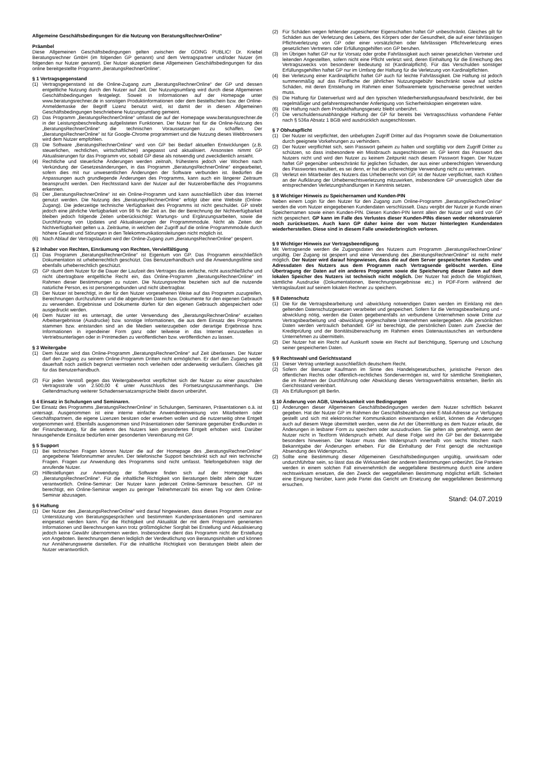Allgemeine Geschäftsbedingungen für die Nutzung von BeratungsRechnerOnline“
Präambel
Diese Allgemeinen Geschäftsbedingungen gelten zwischen der GOING PUBLIC! Dr. Kriebel Beratungsrechner GmbH (im folgenden GP genannt) und dem Vertragspartner und/oder Nutzer (im folgenden nur Nutzer genannt). Der Nutzer akzeptiert diese Allgemeinen Geschäftsbedingungen für das online bereitgestellte Programm „BeratungsRechnerOnline“.
§ 1 Vertragsgegenstand
(1) Vertragsgegenstand ist die Online-Zugang zum „BeratungsRechnerOnline“ der GP und dessen entgeltliche Nutzung durch den Nutzer auf Zeit. Der Nutzungsumfang wird durch diese Allgemeinen Geschäftsbedingungen festgelegt. Soweit in Informationen auf der Homepage unter www.beratungsrechner.de in sonstigen Produktinformationen oder dem Bestellschein bzw. der Online-Anmeldemaske der Begriff Lizenz benutzt wird, ist damit der in diesen Allgemeinen Geschäftsbedingungen beschriebene Nutzungsumfang gemeint.
(2) Das Programm „BeratungsRechnerOnline“ umfasst die auf der Homepage www.beratungsrechner.de in der Leistungsbeschreibung aufgelisteten Funktionen. Der Nutzer hat für die Online-Nutzung des „BeratungsRechnerOnline“ die technischen Voraussetzungen zu schaffen. Der „BeratungsRechnerOnline“ ist für Google-Chrome programmiert und die Nutzung dieses Webbrowsers wird dem Nutzer empfohlen.
(3) Die Software „BeratungsRechnerOnline“ wird von GP bei Bedarf aktuellen Entwicklungen (z.B. steuerlichen, rechtlichen, wirtschaftlichen) angepasst und aktualisiert. Ansonsten nimmt GP Aktualisierungen für das Programm vor, sobald GP diese als notwendig und zweckdienlich ansieht.
(4) Rechtliche und steuerliche Änderungen werden zeitnah, frühestens jedoch vier Wochen nach Verkündung der Gesetzesänderungen, in das Programm „BeratungsRechnerOnline“ eingearbeitet, sofern dies mit nur unwesentlichen Änderungen der Software verbunden ist. Bedürfen die Anpassungen auch grundlegende Änderungen des Programms, kann auch ein längerer Zeitraum beansprucht werden. Den Rechtsstand kann der Nutzer auf der Nutzeroberfläche des Programms erkennen.
(5) Der „BeratungsRechnerOnline“ ist ein Online-Programm und kann ausschließlich über das Internet genutzt werden. Die Nutzung des „BeratungsRechnerOnline“ erfolgt über eine Website (Online-Zugang). Die jederzeitige technische Verfügbarkeit des Programms ist nicht geschuldet. GP strebt jedoch eine jährliche Verfügbarkeit von 98 % der Zeit an. Bei der Berechnung der Nichtverfügbarkeit bleiben jedoch folgende Zeiten unberücksichtigt: Wartungs- und Ergänzungsarbeiten, sowie die Durchführung von Updates und Aktualisierungen der Programmmodule. Nicht als Zeiten der Nichtverfügbarkeit gelten u.a. Zeiträume, in welchen der Zugriff auf die online Programmmodule durch höhere Gewalt und Störungen in den Telekommunikationsleitungen nicht möglich ist.
(6) Nach Ablauf der Vertragslaufzeit wird der Online-Zugang zum „BeratungsRechnerOnline“ gesperrt.
§ 2 Inhaber von Rechten, Einräumung von Rechten, Vervielfältigung
(1) Das Programm „BeratungsRechnerOnline“ ist Eigentum von GP. Das Programm einschließlich Dokumentation ist urheberrechtlich geschützt. Das Benutzerhandbuch und die Anwendungsfilme sind ebenfalls urheberrechtlich geschützt.
(2) GP räumt dem Nutzer für die Dauer der Laufzeit des Vertrages das einfache, nicht ausschließliche und nicht übertragbare entgeltliche Recht ein, das Online-Programm „BeratungsRechnerOnline“ im Rahmen dieser Bestimmungen zu nutzen. Die Nutzungsrechte beziehen sich auf die nutzende natürliche Person, es ist personengebunden und nicht übertragbar.
(3) Der Nutzer ist berechtigt, in der für den Nutzer vorgesehenen Weise auf das Programm zuzugreifen, Berechnungen durchzuführen und die abgerufenen Daten bzw. Dokumente für den eigenen Gebrauch zu verwenden. Ergebnisse und Dokumente dürfen für den eigenen Gebrauch abgespeichert oder ausgedruckt werden.
(4) Dem Nutzer ist es untersagt, die unter Verwendung des „BeratungsRechnerOnline“ erzielten Arbeitsergebnisse (Ausdrucke) bzw. sonstige Informationen, die aus dem Einsatz des Programms stammen bzw. entstanden sind an die Medien weiterzugeben oder derartige Ergebnisse bzw. Informationen in irgendeiner Form ganz oder teilweise in das Internet einzustellen in Vertriebsunterlagen oder in Printmedien zu veröffentlichen bzw. veröffentlichen zu lassen.
§ 3 Weitergabe
(1) Dem Nutzer wird das Online-Programm „BeratungsRechnerOnline“ auf Zeit überlassen. Der Nutzer darf den Zugang zu seinem Online-Programm Dritten nicht ermöglichen. Er darf den Zugang weder dauerhaft noch zeitlich begrenzt vermieten noch verleihen oder anderweitig veräußern. Gleiches gilt für das Benutzerhandbuch.
(2) Für jeden Verstoß gegen das Weitergabeverbot verpflichtet sich der Nutzer zu einer pauschalen Vertragsstrafe von 2.500,00 € unter Ausschluss des Fortsetzungszusammenhangs. Die Geltendmachung weiterer Schadensersatzansprüche bleibt davon unberührt.
§ 4 Einsatz in Schulungen und Seminaren.
Der Einsatz des Programms „BeratungsRechnerOnline“ in Schulungen, Seminaren, Präsentationen o.ä. ist untersagt. Ausgenommen ist eine interne einfache Anwendereinweisung von Mitarbeitern oder Geschäftspartnern, die eigene Lizenzen besitzen oder erwerben wollen und die nutzerseitig ohne Entgelt vorgenommen wird. Ebenfalls ausgenommen sind Präsentationen oder Seminare gegenüber Endkunden in der Finanzberatung, für die seitens des Nutzers kein gesondertes Entgelt erhoben wird. Darüber hinausgehende Einsätze bedürfen einer gesonderten Vereinbarung mit GP.
§ 5 Support
(1) Bei technischen Fragen können Nutzer die auf der Homepage des „BeratungsRechnerOnline“ angegebene Telefonnummer anrufen. Der telefonische Support beschränkt sich auf rein technische Fragen. Fragen zur Anwendung des Programms sind nicht umfasst. Telefongebühren trägt der anrufende Nutzer.
(2) Hilfestellungen zur Anwendung der Software finden sich auf der Homepage des „BeratungsRechnerOnline“. Für die inhaltliche Richtigkeit von Beratungen bleibt allein der Nutzer verantwortlich. Online-Seminar: Der Nutzer kann jederzeit Online-Seminare besuchen. GP ist berechtigt, ein Online-Seminar wegen zu geringer Teilnehmerzahl bis einen Tag vor dem Online-Seminar abzusagen.
§ 6 Haftung
(1) Der Nutzer des „BeratungsRechnerOnline“ wird darauf hingewiesen, dass dieses Programm zwar zur Unterstützung von Beratungsgesprächen und bestimmten Kundenpräsentationen und -seminaren eingesetzt werden kann. Für die Richtigkeit und Aktualität der mit dem Programm generierten Informationen und Berechnungen kann trotz größtmöglicher Sorgfalt bei Erstellung und Aktualisierung jedoch keine Gewähr übernommen werden. Insbesondere dient das Programm nicht der Erstellung von Angeboten. Berechnungen dienen lediglich der Verdeutlichung von Beratungsinhalten und können nur Annäherungswerte darstellen. Für die inhaltliche Richtigkeit von Beratungen bleibt allein der Nutzer verantwortlich.
(2) Für Schäden wegen fehlender zugesicherter Eigenschaften haftet GP unbeschränkt. Gleiches gilt für Schäden aus der Verletzung des Lebens, des Körpers oder der Gesundheit, die auf einer fahrlässigen Pflichtverletzung von GP oder einer vorsätzlichen oder fahrlässigen Pflichtverletzung eines gesetzlichen Vertreters oder Erfüllungsgehilfen von GP beruhen.
(3) Im Übrigen haftet GP nur für Vorsatz oder grobe Fahrlässigkeit auch seiner gesetzlichen Vertreter und leitenden Angestellten, sofern nicht eine Pflicht verletzt wird, deren Einhaltung für die Erreichung des Vertragszwecks von besonderer Bedeutung ist (Kardinalpflicht). Für das Verschulden sonstiger Erfüllungsgehilfen haftet GP nur im Umfang der Haftung für die Verletzung von Kardinalpflichten.
(4) Bei Verletzung einer Kardinalpflicht haftet GP auch für leichte Fahrlässigkeit. Die Haftung ist jedoch summenmäßig auf das Fünffache der jährlichen Nutzungsgebühr beschränkt sowie auf solche Schäden, mit deren Entstehung im Rahmen einer Softwaremiete typischerweise gerechnet werden muss.
(5) Die Haftung für Datenverlust wird auf den typischen Wiederherstellungsaufwand beschränkt, der bei regelmäßiger und gefahrentsprechender Anfertigung von Sicherheitskopien eingetreten wäre.
(6) Die Haftung nach dem Produkthaftungsgesetz bleibt unberührt.
(7) Die verschuldensunabhängige Haftung der GP für bereits bei Vertragsschluss vorhandene Fehler nach § 536a Absatz 1 BGB wird ausdrücklich ausgeschlossen.
§ 7 Obhutspflicht
(1) Der Nutzer ist verpflichtet, den unbefugten Zugriff Dritter auf das Programm sowie die Dokumentation durch geeignete Vorkehrungen zu verhindern.
(2) Der Nutzer verpflichtet sich, sein Passwort geheim zu halten und sorgfältig vor dem Zugriff Dritter zu schützen, so dass insbesondere ein Missbrauch ausgeschlossen ist. GP kennt das Passwort des Nutzers nicht und wird den Nutzer zu keinem Zeitpunkt nach diesem Passwort fragen. Der Nutzer haftet GP gegenüber unbeschränkt für jeglichen Schaden, der aus einer unberechtigten Verwendung des Passwortes resultiert, es sei denn, er hat die unberechtigte Verwendung nicht zu vertreten.
(3) Verletzt ein Mitarbeiter des Nutzers das Urheberrecht von GP, ist der Nutzer verpflichtet, nach Kräften an der Aufklärung der Urheberrechtsverletzung mitzuwirken, insbesondere GP unverzüglich über die entsprechenden Verletzungshandlungen in Kenntnis setzen.
§ 8 Wichtiger Hinweis zu Speichernamen und Kunden-PIN
Neben einem Login für den Nutzer für den Zugang zum Online-Programm „BeratungsRechnerOnline“ werden die vom Nutzer eingegebenen Kundendaten verschlüsselt. Dazu vergibt der Nutzer je Kunde einen Speichernamen sowie einen Kunden-PIN. Diesen Kunden-PIN kennt allein der Nutzer und wird von GP nicht gespeichert. GP kann im Falle des Verlustes dieser Kunden-PINs diesen weder rekonstruieren noch zurücksetzen. Auch kann GP daher keine der vom Nutzer hinterlegten Kundendaten wiederherstellen. Diese sind in diesem Falle unwiederbringlich verloren.
§ 9 Wichtiger Hinweis zur Vertragsbeendigung
Mit Vertragsende werden die Zugangsdaten des Nutzers zum Programm „BeratungsRechnerOnline“ ungültig. Der Zugang ist gesperrt und eine Verwendung des „BeratungsRechnerOnline“ ist nicht mehr möglich. Der Nutzer wird darauf hingewiesen, dass die auf dem Server gespeicherten Kunden- und Adressdaten des Nutzers aus dem Programm nach Vertragsende gelöscht werden. Eine Übertragung der Daten auf ein anderes Programm sowie die Speicherung dieser Daten auf dem lokalen Speicher des Nutzers ist technisch nicht möglich. Der Nutzer hat jedoch die Möglichkeit, sämtliche Ausdrucke (Dokumentationen, Berechnungsergebnisse etc.) in PDF-Form während der Vertragslaufzeit auf seinem lokalen Rechner zu speichern.
§ 8 Datenschutz
(1) Die für die Vertragsbearbeitung und -abwicklung notwendigen Daten werden im Einklang mit den geltenden Datenschutzgesetzen verarbeitet und gespeichert. Sofern für die Vertragsbearbeitung und -abwicklung nötig, werden die Daten gegebenenfalls an verbundene Unternehmen sowie Dritte zur Vertragsbearbeitung und -abwicklung eingeschaltete Unternehmen weitergegeben. Alle persönlichen Daten werden vertraulich behandelt. GP ist berechtigt, die persönlichen Daten zum Zwecke der Kreditprüfung und der Bonitätsüberwachung im Rahmen eines Datenaustausches an verbundene Unternehmen zu übermitteln.
(2) Der Nutzer hat ein Recht auf Auskunft sowie ein Recht auf Berichtigung, Sperrung und Löschung seiner gespeicherten Daten.
§ 9 Rechtswahl und Gerichtsstand
(1) Dieser Vertrag unterliegt ausschließlich deutschem Recht.
(2) Sofern der Benutzer Kaufmann im Sinne des Handelsgesetzbuches, juristische Person des öffentlichen Rechts oder öffentlich-rechtliches Sondervermögen ist, wird für sämtliche Streitigkeiten, die im Rahmen der Durchführung oder Abwicklung dieses Vertragsverhältnis entstehen, Berlin als Gerichtsstand vereinbart.
(3) Als Erfüllungsort gilt Berlin.
§ 10 Änderung von AGB, Unwirksamkeit von Bedingungen
(1) Änderungen dieser Allgemeinen Geschäftsbedingungen werden dem Nutzer schriftlich bekannt gegeben. Hat der Nutzer GP im Rahmen der Geschäftsbeziehung eine E-Mail-Adresse zur Verfügung gestellt und sich mit elektronischer Kommunikation einverstanden erklärt, können die Änderungen auch auf diesem Wege übermittelt werden, wenn die Art der Übermittlung es dem Nutzer erlaubt, die Änderungen in lesbarer Form zu speichern oder auszudrucken. Sie gelten als genehmigt, wenn der Nutzer nicht in Textform Widerspruch erhebt. Auf diese Folge wird ihn GP bei der Bekanntgabe besonders hinweisen. Der Nutzer muss den Widerspruch innerhalb von sechs Wochen nach Bekanntgabe der Änderungen erheben. Für die Einhaltung der Frist genügt die rechtzeitige Absendung des Widerspruchs.
(2) Sollte eine Bestimmung dieser Allgemeinen Geschäftsbedingungen ungültig, unwirksam oder undurchführbar sein, so lässt das die Wirksamkeit der anderen Bestimmungen unberührt. Die Parteien werden in einem solchen Fall einvernehmlich die weggefallene Bestimmung durch eine andere rechtswirksam ersetzen, die den Zweck der weggefallenen Bestimmung möglichst erfüllt. Scheitert eine Einigung hierüber, kann jede Partei das Gericht um Ersetzung der weggefallenen Bestimmung ersuchen.
Stand: 04.07.2019